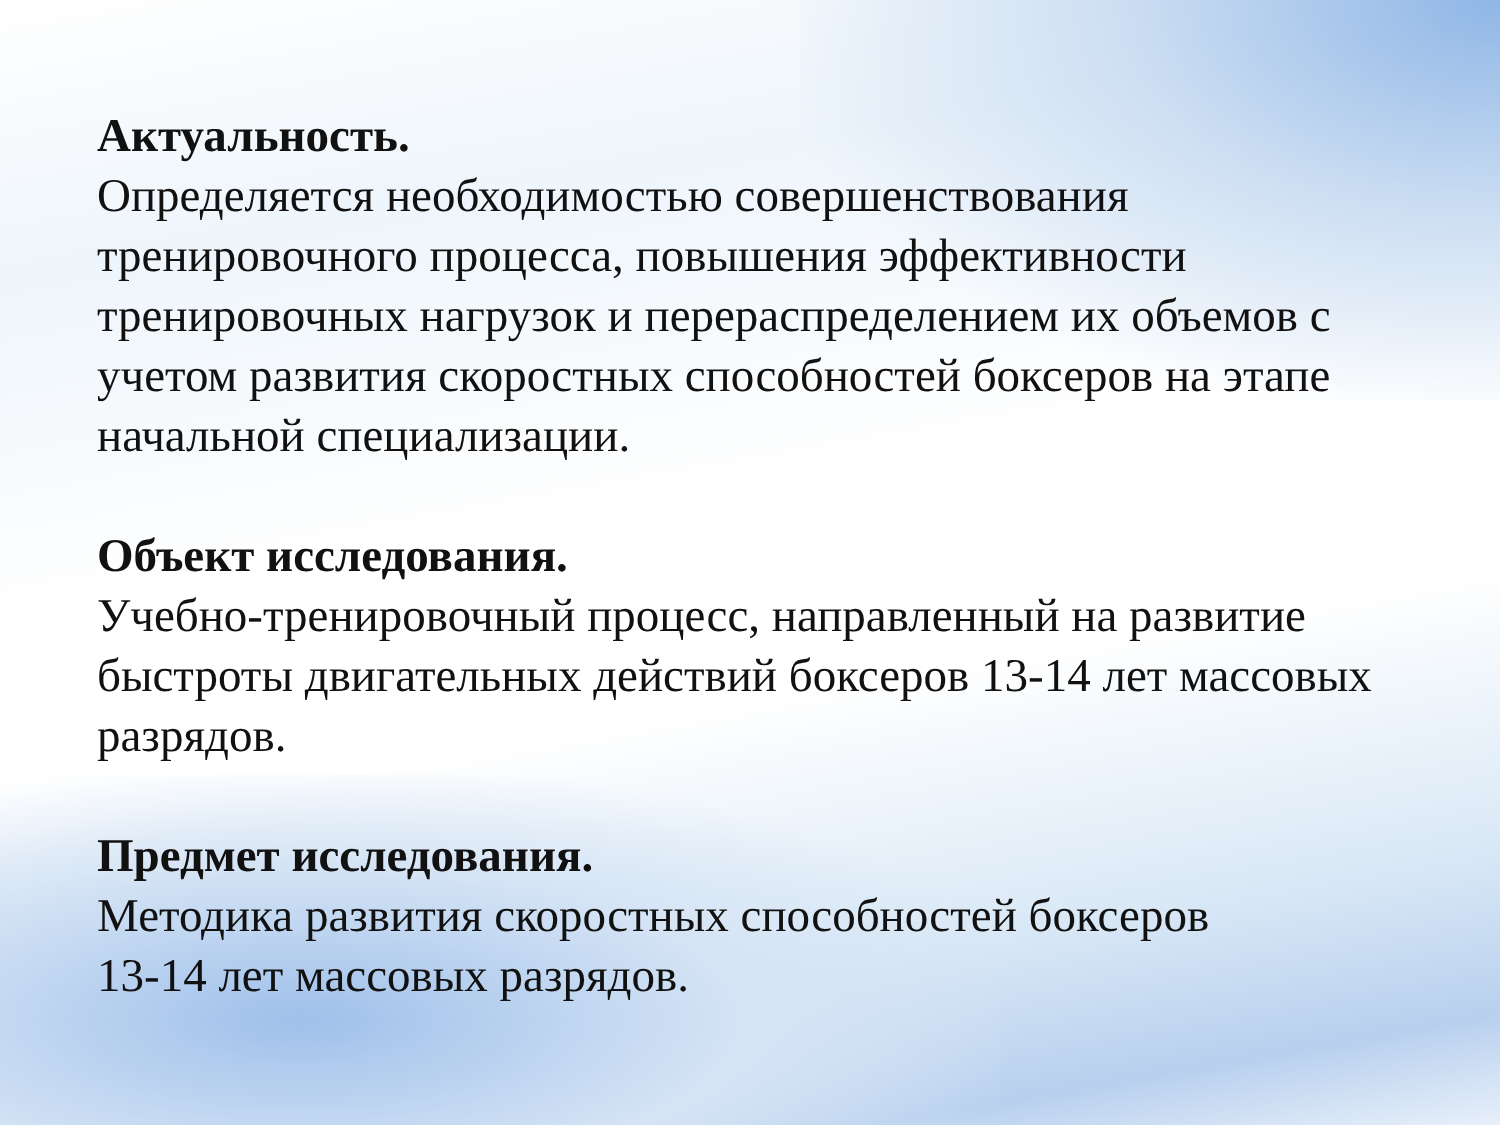Актуальность.
Определяется необходимостью совершенствования тренировочного процесса, повышения эффективности тренировочных нагрузок и перераспределением их объемов с учетом развития скоростных способностей боксеров на этапе начальной специализации.
Объект исследования.
Учебно-тренировочный процесс, направленный на развитие быстроты двигательных действий боксеров 13-14 лет массовых разрядов.
Предмет исследования.
Методика развития скоростных способностей боксеров
13-14 лет массовых разрядов.